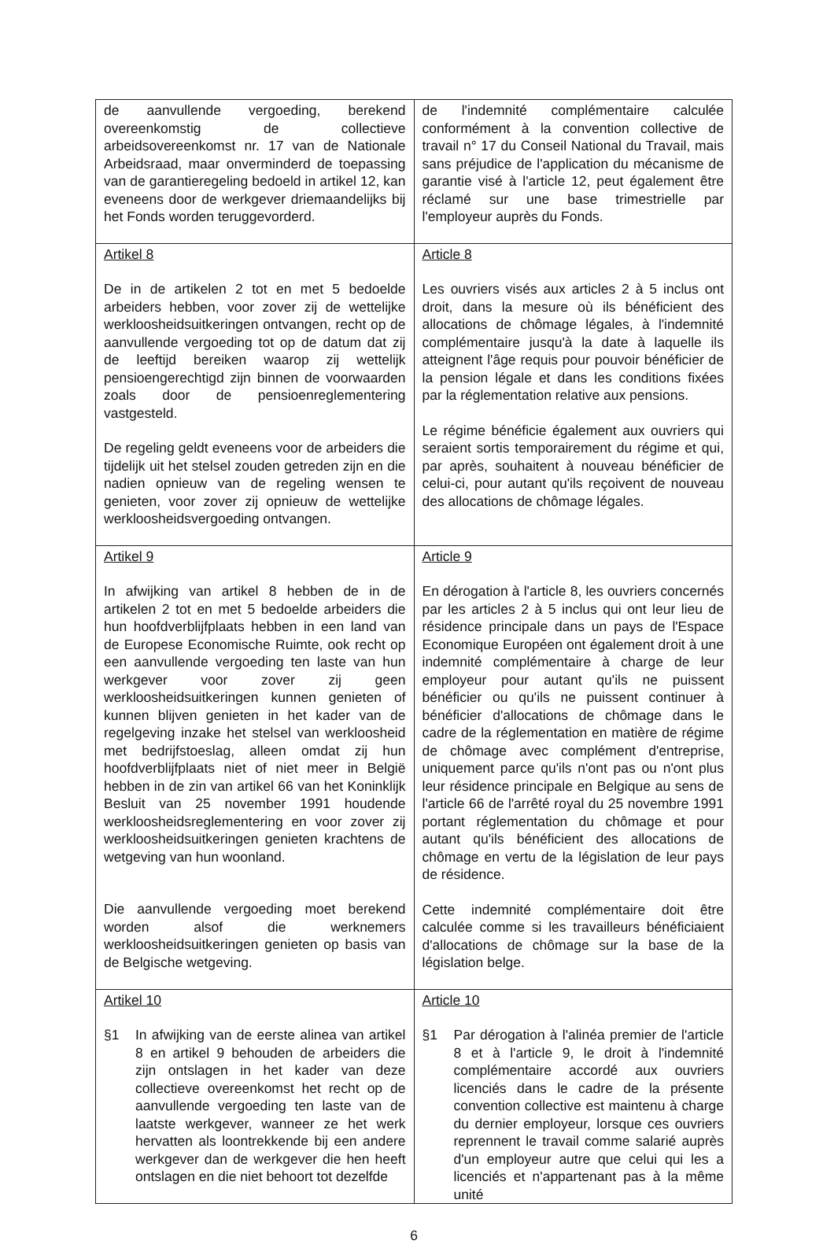| de aanvullende vergoeding, berekend overeenkomstig de collectieve arbeidsovereenkomst nr. 17 van de Nationale Arbeidsraad, maar onverminderd de toepassing van de garantieregeling bedoeld in artikel 12, kan eveneens door de werkgever driemaandelijks bij het Fonds worden teruggevorderd. | de l'indemnité complémentaire calculée conformément à la convention collective de travail n° 17 du Conseil National du Travail, mais sans préjudice de l'application du mécanisme de garantie visé à l'article 12, peut également être réclamé sur une base trimestrielle par l'employeur auprès du Fonds. |
| Artikel 8 De in de artikelen 2 tot en met 5 bedoelde arbeiders hebben, voor zover zij de wettelijke werkloosheidsuitkeringen ontvangen, recht op de aanvullende vergoeding tot op de datum dat zij de leeftijd bereiken waarop zij wettelijk pensioengerechtigd zijn binnen de voorwaarden zoals door de pensioenreglementering vastgesteld. De regeling geldt eveneens voor de arbeiders die tijdelijk uit het stelsel zouden getreden zijn en die nadien opnieuw van de regeling wensen te genieten, voor zover zij opnieuw de wettelijke werkloosheidsvergoeding ontvangen. | Article 8 Les ouvriers visés aux articles 2 à 5 inclus ont droit, dans la mesure où ils bénéficient des allocations de chômage légales, à l'indemnité complémentaire jusqu'à la date à laquelle ils atteignent l'âge requis pour pouvoir bénéficier de la pension légale et dans les conditions fixées par la réglementation relative aux pensions. Le régime bénéficie également aux ouvriers qui seraient sortis temporairement du régime et qui, par après, souhaitent à nouveau bénéficier de celui-ci, pour autant qu'ils reçoivent de nouveau des allocations de chômage légales. |
| Artikel 9 In afwijking van artikel 8 hebben de in de artikelen 2 tot en met 5 bedoelde arbeiders die hun hoofdverblijfplaats hebben in een land van de Europese Economische Ruimte, ook recht op een aanvullende vergoeding ten laste van hun werkgever voor zover zij geen werkloosheidsuitkeringen kunnen genieten of kunnen blijven genieten in het kader van de regelgeving inzake het stelsel van werkloosheid met bedrijfstoeslag, alleen omdat zij hun hoofdverblijfplaats niet of niet meer in België hebben in de zin van artikel 66 van het Koninklijk Besluit van 25 november 1991 houdende werkloosheidsreglementering en voor zover zij werkloosheidsuitkeringen genieten krachtens de wetgeving van hun woonland. Die aanvullende vergoeding moet berekend worden alsof die werknemers werkloosheidsuitkeringen genieten op basis van de Belgische wetgeving. | Article 9 En dérogation à l'article 8, les ouvriers concernés par les articles 2 à 5 inclus qui ont leur lieu de résidence principale dans un pays de l'Espace Economique Européen ont également droit à une indemnité complémentaire à charge de leur employeur pour autant qu'ils ne puissent bénéficier ou qu'ils ne puissent continuer à bénéficier d'allocations de chômage dans le cadre de la réglementation en matière de régime de chômage avec complément d'entreprise, uniquement parce qu'ils n'ont pas ou n'ont plus leur résidence principale en Belgique au sens de l'article 66 de l'arrêté royal du 25 novembre 1991 portant réglementation du chômage et pour autant qu'ils bénéficient des allocations de chômage en vertu de la législation de leur pays de résidence. Cette indemnité complémentaire doit être calculée comme si les travailleurs bénéficiaient d'allocations de chômage sur la base de la législation belge. |
| Artikel 10 §1 In afwijking van de eerste alinea van artikel 8 en artikel 9 behouden de arbeiders die zijn ontslagen in het kader van deze collectieve overeenkomst het recht op de aanvullende vergoeding ten laste van de laatste werkgever, wanneer ze het werk hervatten als loontrekkende bij een andere werkgever dan de werkgever die hen heeft ontslagen en die niet behoort tot dezelfde | Article 10 §1 Par dérogation à l'alinéa premier de l'article 8 et à l'article 9, le droit à l'indemnité complémentaire accordé aux ouvriers licenciés dans le cadre de la présente convention collective est maintenu à charge du dernier employeur, lorsque ces ouvriers reprennent le travail comme salarié auprès d'un employeur autre que celui qui les a licenciés et n'appartenant pas à la même unité |
6